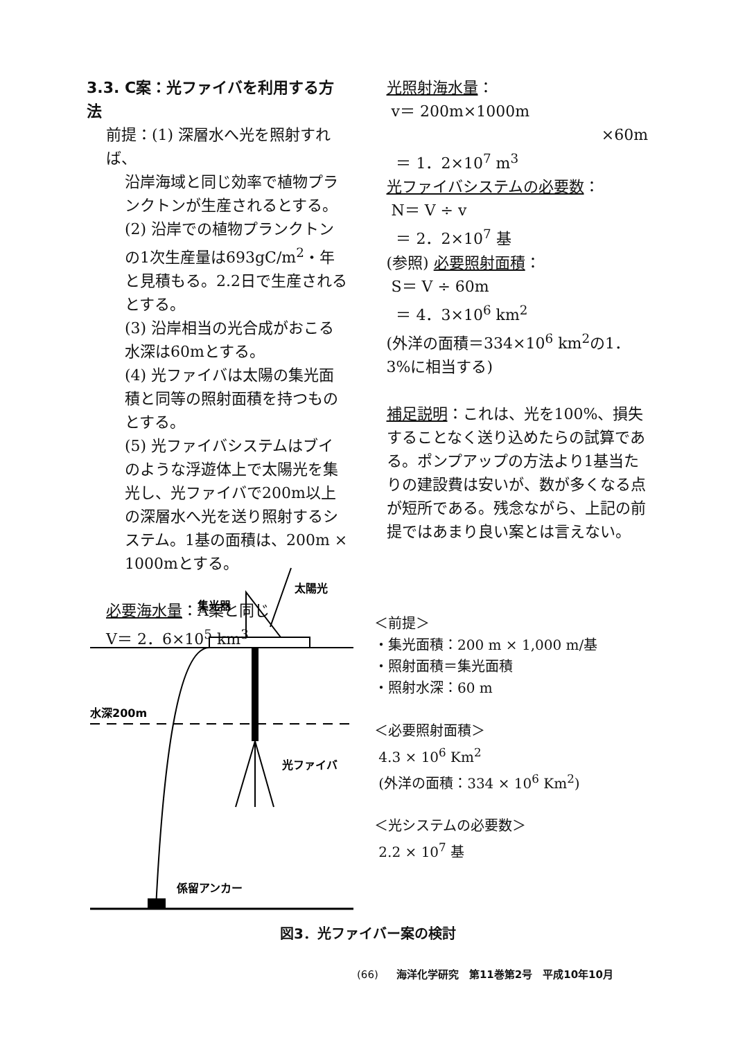3.3. C案：光ファイバを利用する方法
前提：(1) 深層水へ光を照射すれば、
沿岸海域と同じ効率で植物プランクトンが生産されるとする。
(2) 沿岸での植物プランクトンの1次生産量は693gC/m<sup>2</sup>・年と見積もる。2.2日で生産されるとする。
(3) 沿岸相当の光合成がおこる水深は60mとする。
(4) 光ファイバは太陽の集光面積と同等の照射面積を持つものとする。
(5) 光ファイバシステムはブイのような浮遊体上で太陽光を集光し、光ファイバで200m以上の深層水へ光を送り照射するシステム。1基の面積は、200m × 1000mとする。
必要海水量：A案と同じ
V＝ 2．6×10<sup>5</sup> km<sup>3</sup>
光照射海水量：
v＝ 200m×1000m
×60m
＝ 1．2×10<sup>7</sup> m<sup>3</sup>
光ファイバシステムの必要数：
N＝ V ÷ v
＝ 2．2×10<sup>7</sup> 基
(参照) 必要照射面積：
S＝ V ÷ 60m
＝ 4．3×10<sup>6</sup> km<sup>2</sup>
(外洋の面積＝334×10<sup>6</sup> km<sup>2</sup>の1．3%に相当する)
補足説明：これは、光を100%、損失することなく送り込めたらの試算である。ポンプアップの方法より1基当たりの建設費は安いが、数が多くなる点が短所である。残念ながら、上記の前提ではあまり良い案とは言えない。
太陽光
集光器
水深200m
光ファイバ
係留アンカー
＜前提＞
・集光面積：200 m × 1,000 m/基
・照射面積＝集光面積
・照射水深：60 m
＜必要照射面積＞
4.3 × 10<sup>6</sup> Km<sup>2</sup>
(外洋の面積：334 × 10<sup>6</sup> Km<sup>2</sup>)
＜光システムの必要数＞
2.2 × 10<sup>7</sup> 基
図3．光ファイバー案の検討
(66) 海洋化学研究　第11巻第2号　平成10年10月